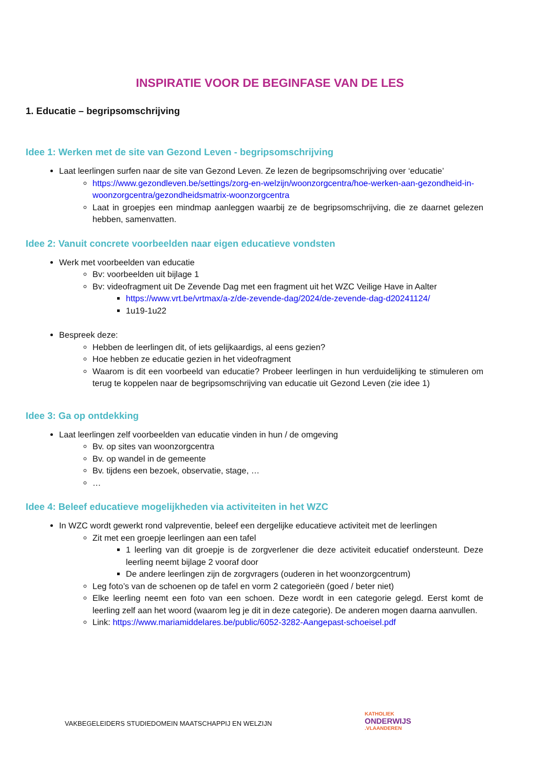INSPIRATIE VOOR DE BEGINFASE VAN DE LES
1. Educatie – begripsomschrijving
Idee 1: Werken met de site van Gezond Leven - begripsomschrijving
Laat leerlingen surfen naar de site van Gezond Leven. Ze lezen de begripsomschrijving over ‘educatie’
https://www.gezondleven.be/settings/zorg-en-welzijn/woonzorgcentra/hoe-werken-aan-gezondheid-in-woonzorgcentra/gezondheidsmatrix-woonzorgcentra
Laat in groepjes een mindmap aanleggen waarbij ze de begripsomschrijving, die ze daarnet gelezen hebben, samenvatten.
Idee 2: Vanuit concrete voorbeelden naar eigen educatieve vondsten
Werk met voorbeelden van educatie
Bv: voorbeelden uit bijlage 1
Bv: videofragment uit De Zevende Dag met een fragment uit het WZC Veilige Have in Aalter
https://www.vrt.be/vrtmax/a-z/de-zevende-dag/2024/de-zevende-dag-d20241124/
1u19-1u22
Bespreek deze:
Hebben de leerlingen dit, of iets gelijkaardigs, al eens gezien?
Hoe hebben ze educatie gezien in het videofragment
Waarom is dit een voorbeeld van educatie? Probeer leerlingen in hun verduidelijking te stimuleren om terug te koppelen naar de begripsomschrijving van educatie uit Gezond Leven (zie idee 1)
Idee 3: Ga op ontdekking
Laat leerlingen zelf voorbeelden van educatie vinden in hun / de omgeving
Bv. op sites van woonzorgcentra
Bv. op wandel in de gemeente
Bv. tijdens een bezoek, observatie, stage, …
…
Idee 4: Beleef educatieve mogelijkheden via activiteiten in het WZC
In WZC wordt gewerkt rond valpreventie, beleef een dergelijke educatieve activiteit met de leerlingen
Zit met een groepje leerlingen aan een tafel
1 leerling van dit groepje is de zorgverlener die deze activiteit educatief ondersteunt. Deze leerling neemt bijlage 2 vooraf door
De andere leerlingen zijn de zorgvragers (ouderen in het woonzorgcentrum)
Leg foto’s van de schoenen op de tafel en vorm 2 categorieën (goed / beter niet)
Elke leerling neemt een foto van een schoen. Deze wordt in een categorie gelegd. Eerst komt de leerling zelf aan het woord (waarom leg je dit in deze categorie). De anderen mogen daarna aanvullen.
Link: https://www.mariamiddelares.be/public/6052-3282-Aangepast-schoeisel.pdf
VAKBEGELEIDERS STUDIEDOMEIN MAATSCHAPPIJ EN WELZIJN
KATHOLIEK
ONDERWIJS.VLAANDEREN